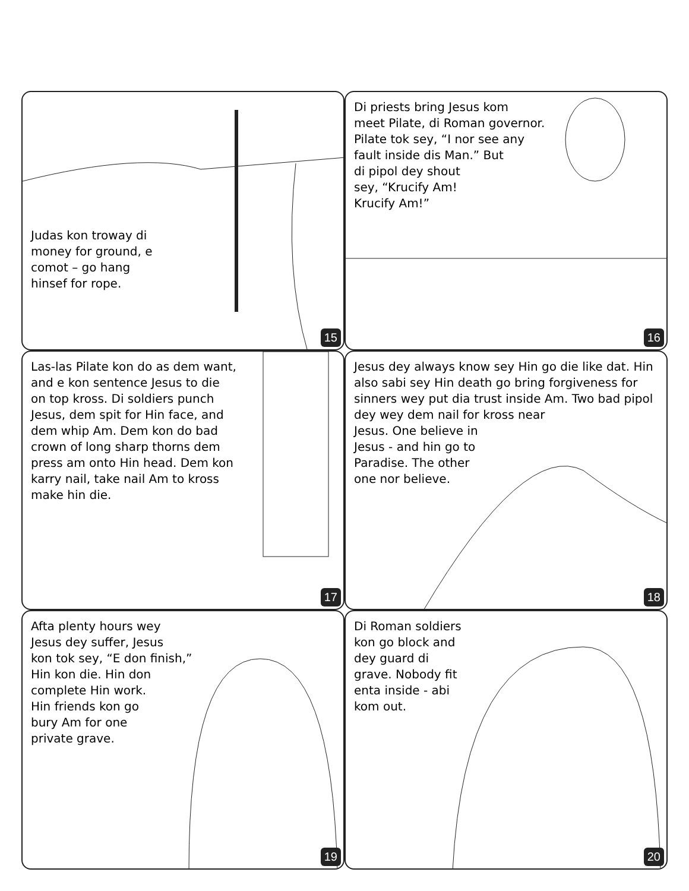Judas kon troway di
money for ground, e
comot – go hang
hinsef for rope.
15
Di priests bring Jesus kom
meet Pilate, di Roman governor.
Pilate tok sey, “I nor see any
fault inside dis Man.” But
di pipol dey shout
sey, “Krucify Am!
Krucify Am!”
16
Las-las Pilate kon do as dem want,
and e kon sentence Jesus to die
on top kross. Di soldiers punch
Jesus, dem spit for Hin face, and
dem whip Am. Dem kon do bad
crown of long sharp thorns dem
press am onto Hin head. Dem kon
karry nail, take nail Am to kross
make hin die.
17
Jesus dey always know sey Hin go die like dat. Hin
also sabi sey Hin death go bring forgiveness for
sinners wey put dia trust inside Am. Two bad pipol
dey wey dem nail for kross near
Jesus. One believe in
Jesus - and hin go to
Paradise. The other
one nor believe.
18
Afta plenty hours wey
Jesus dey suffer, Jesus
kon tok sey, “E don finish,”
Hin kon die. Hin don
complete Hin work.
Hin friends kon go
bury Am for one
private grave.
19
Di Roman soldiers
kon go block and
dey guard di
grave. Nobody fit
enta inside - abi
kom out.
20